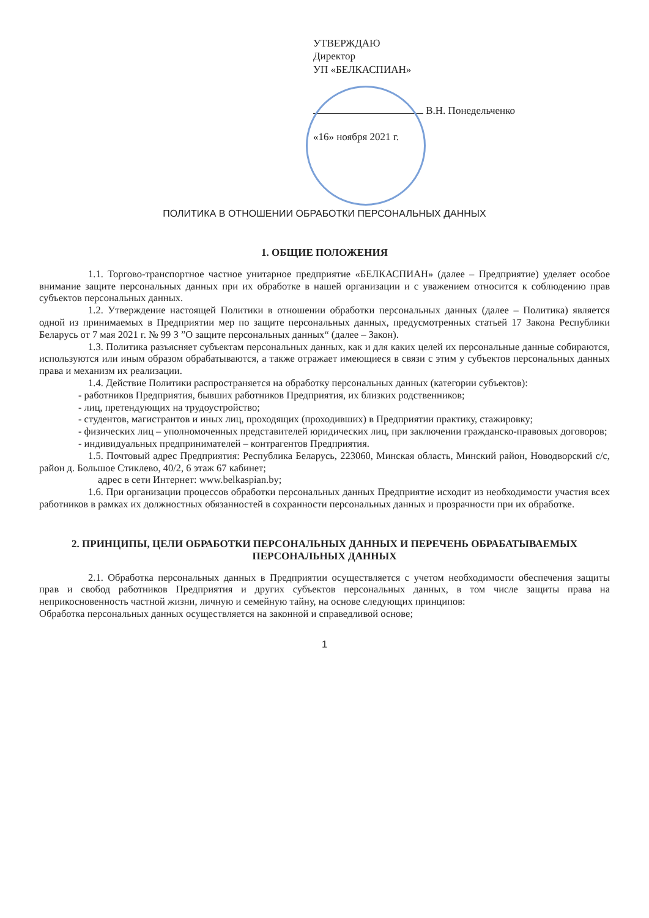УТВЕРЖДАЮ
Директор
УП «БЕЛКАСПИАН»
В.Н. Понедельченко
«16» ноября 2021 г.
ПОЛИТИКА В ОТНОШЕНИИ ОБРАБОТКИ ПЕРСОНАЛЬНЫХ ДАННЫХ
1. ОБЩИЕ ПОЛОЖЕНИЯ
1.1. Торгово-транспортное частное унитарное предприятие «БЕЛКАСПИАН» (далее – Предприятие) уделяет особое внимание защите персональных данных при их обработке в нашей организации и с уважением относится к соблюдению прав субъектов персональных данных.
1.2. Утверждение настоящей Политики в отношении обработки персональных данных (далее – Политика) является одной из принимаемых в Предприятии мер по защите персональных данных, предусмотренных статьей 17 Закона Республики Беларусь от 7 мая 2021 г. № 99 З ”О защите персональных данных“ (далее – Закон).
1.3. Политика разъясняет субъектам персональных данных, как и для каких целей их персональные данные собираются, используются или иным образом обрабатываются, а также отражает имеющиеся в связи с этим у субъектов персональных данных права и механизм их реализации.
1.4. Действие Политики распространяется на обработку персональных данных (категории субъектов):
- работников Предприятия, бывших работников Предприятия, их близких родственников;
- лиц, претендующих на трудоустройство;
- студентов, магистрантов и иных лиц, проходящих (проходивших) в Предприятии практику, стажировку;
- физических лиц – уполномоченных представителей юридических лиц, при заключении гражданско-правовых договоров;
- индивидуальных предпринимателей – контрагентов Предприятия.
1.5. Почтовый адрес Предприятия: Республика Беларусь, 223060, Минская область, Минский район, Новодворский с/с, район д. Большое Стиклево, 40/2, 6 этаж 67 кабинет;
адрес в сети Интернет: www.belkaspian.by;
1.6. При организации процессов обработки персональных данных Предприятие исходит из необходимости участия всех работников в рамках их должностных обязанностей в сохранности персональных данных и прозрачности при их обработке.
2. ПРИНЦИПЫ, ЦЕЛИ ОБРАБОТКИ ПЕРСОНАЛЬНЫХ ДАННЫХ И ПЕРЕЧЕНЬ ОБРАБАТЫВАЕМЫХ ПЕРСОНАЛЬНЫХ ДАННЫХ
2.1. Обработка персональных данных в Предприятии осуществляется с учетом необходимости обеспечения защиты прав и свобод работников Предприятия и других субъектов персональных данных, в том числе защиты права на неприкосновенность частной жизни, личную и семейную тайну, на основе следующих принципов:
Обработка персональных данных осуществляется на законной и справедливой основе;
1